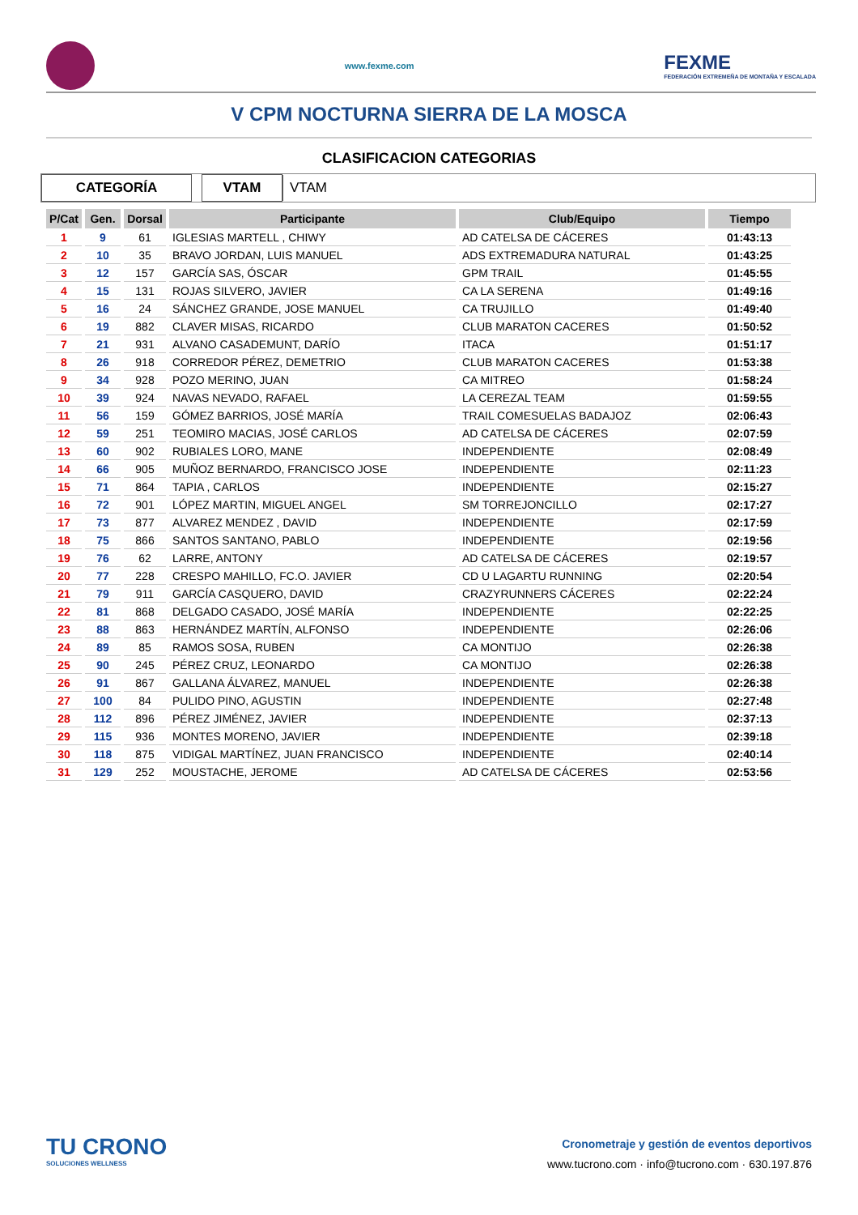www.fexme.com
FEXME
FEDERACIÓN EXTREMEÑA DE MONTAÑA Y ESCALADA
V CPM NOCTURNA SIERRA DE LA MOSCA
CLASIFICACION CATEGORIAS
CATEGORÍA VTAM VTAM
| P/Cat | Gen. | Dorsal | Participante | Club/Equipo | Tiempo |
| --- | --- | --- | --- | --- | --- |
| 1 | 9 | 61 | IGLESIAS MARTELL , CHIWY | AD CATELSA DE CÁCERES | 01:43:13 |
| 2 | 10 | 35 | BRAVO JORDAN, LUIS MANUEL | ADS EXTREMADURA NATURAL | 01:43:25 |
| 3 | 12 | 157 | GARCÍA SAS, ÓSCAR | GPM TRAIL | 01:45:55 |
| 4 | 15 | 131 | ROJAS SILVERO, JAVIER | CA LA SERENA | 01:49:16 |
| 5 | 16 | 24 | SÁNCHEZ GRANDE, JOSE MANUEL | CA TRUJILLO | 01:49:40 |
| 6 | 19 | 882 | CLAVER MISAS, RICARDO | CLUB MARATON CACERES | 01:50:52 |
| 7 | 21 | 931 | ALVANO CASADEMUNT, DARÍO | ITACA | 01:51:17 |
| 8 | 26 | 918 | CORREDOR PÉREZ, DEMETRIO | CLUB MARATON CACERES | 01:53:38 |
| 9 | 34 | 928 | POZO MERINO, JUAN | CA MITREO | 01:58:24 |
| 10 | 39 | 924 | NAVAS NEVADO, RAFAEL | LA CEREZAL TEAM | 01:59:55 |
| 11 | 56 | 159 | GÓMEZ BARRIOS, JOSÉ MARÍA | TRAIL COMESUELAS BADAJOZ | 02:06:43 |
| 12 | 59 | 251 | TEOMIRO MACIAS, JOSÉ CARLOS | AD CATELSA DE CÁCERES | 02:07:59 |
| 13 | 60 | 902 | RUBIALES LORO, MANE | INDEPENDIENTE | 02:08:49 |
| 14 | 66 | 905 | MUÑOZ BERNARDO, FRANCISCO JOSE | INDEPENDIENTE | 02:11:23 |
| 15 | 71 | 864 | TAPIA , CARLOS | INDEPENDIENTE | 02:15:27 |
| 16 | 72 | 901 | LÓPEZ MARTIN, MIGUEL ANGEL | SM TORREJONCILLO | 02:17:27 |
| 17 | 73 | 877 | ALVAREZ MENDEZ , DAVID | INDEPENDIENTE | 02:17:59 |
| 18 | 75 | 866 | SANTOS SANTANO, PABLO | INDEPENDIENTE | 02:19:56 |
| 19 | 76 | 62 | LARRE, ANTONY | AD CATELSA DE CÁCERES | 02:19:57 |
| 20 | 77 | 228 | CRESPO MAHILLO, FC.O. JAVIER | CD U LAGARTU RUNNING | 02:20:54 |
| 21 | 79 | 911 | GARCÍA CASQUERO, DAVID | CRAZYRUNNERS CÁCERES | 02:22:24 |
| 22 | 81 | 868 | DELGADO CASADO, JOSÉ MARÍA | INDEPENDIENTE | 02:22:25 |
| 23 | 88 | 863 | HERNÁNDEZ MARTÍN, ALFONSO | INDEPENDIENTE | 02:26:06 |
| 24 | 89 | 85 | RAMOS SOSA, RUBEN | CA MONTIJO | 02:26:38 |
| 25 | 90 | 245 | PÉREZ CRUZ, LEONARDO | CA MONTIJO | 02:26:38 |
| 26 | 91 | 867 | GALLANA ÁLVAREZ, MANUEL | INDEPENDIENTE | 02:26:38 |
| 27 | 100 | 84 | PULIDO PINO, AGUSTIN | INDEPENDIENTE | 02:27:48 |
| 28 | 112 | 896 | PÉREZ JIMÉNEZ, JAVIER | INDEPENDIENTE | 02:37:13 |
| 29 | 115 | 936 | MONTES MORENO, JAVIER | INDEPENDIENTE | 02:39:18 |
| 30 | 118 | 875 | VIDIGAL MARTÍNEZ, JUAN FRANCISCO | INDEPENDIENTE | 02:40:14 |
| 31 | 129 | 252 | MOUSTACHE, JEROME | AD CATELSA DE CÁCERES | 02:53:56 |
TU CRONO
SOLUCIONES WELLNESS
Cronometraje y gestión de eventos deportivos
www.tucrono.com · info@tucrono.com · 630.197.876